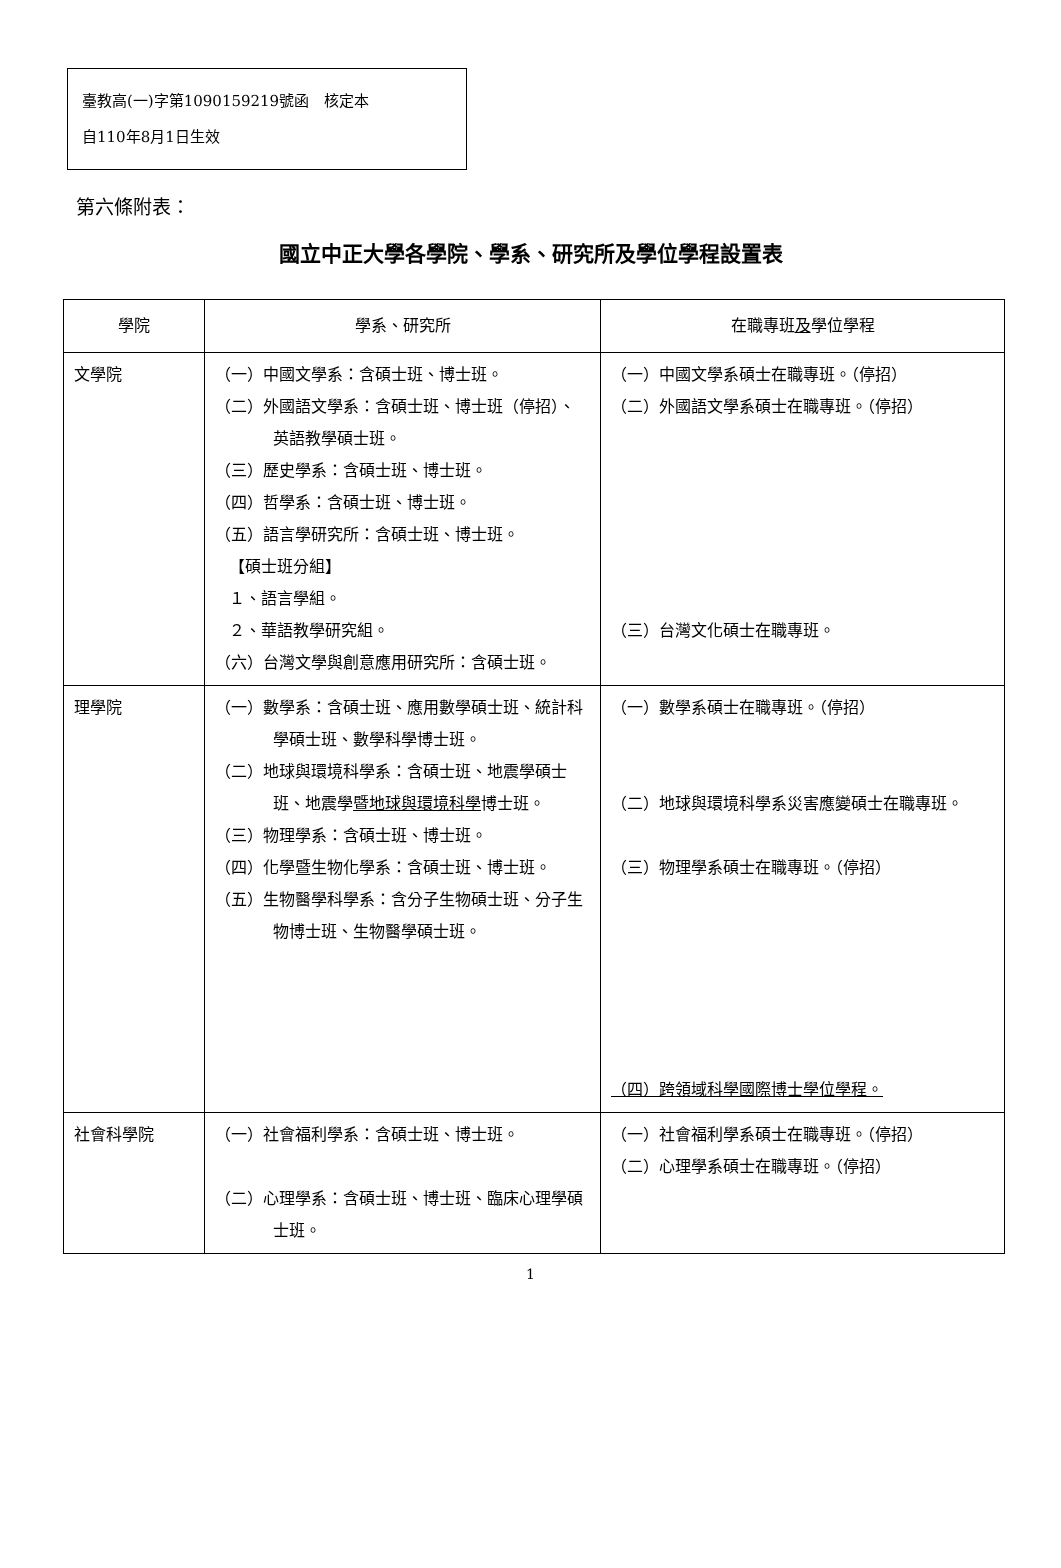臺教高(一)字第1090159219號函　核定本
自110年8月1日生效
第六條附表：
國立中正大學各學院、學系、研究所及學位學程設置表
| 學院 | 學系、研究所 | 在職專班 及 學位學程 |
| --- | --- | --- |
| 文學院 | （一）中國文學系：含碩士班、博士班。 （二）外國語文學系：含碩士班、博士班（停招）、英語教學碩士班。 （三）歷史學系：含碩士班、博士班。 （四）哲學系：含碩士班、博士班。 （五）語言學研究所：含碩士班、博士班。 【碩士班分組】 １、語言學組。 ２、華語教學研究組。 （六）台灣文學與創意應用研究所：含碩士班。 | （一）中國文學系碩士在職專班。（停招） （二）外國語文學系碩士在職專班。（停招） （三）台灣文化碩士在職專班。 |
| 理學院 | （一）數學系：含碩士班、應用數學碩士班、統計科學碩士班、數學科學博士班。 （二）地球與環境科學系：含碩士班、地震學碩士班、地震學 暨地球與環境科學 博士班。 （三）物理學系：含碩士班、博士班。 （四）化學暨生物化學系：含碩士班、博士班。 （五）生物醫學科學系：含分子生物碩士班、分子生物博士班、生物醫學碩士班。 | （一）數學系碩士在職專班。（停招） （二）地球與環境科學系災害應變碩士在職專班。 （三）物理學系碩士在職專班。（停招） （四）跨領域科學國際博士學位學程。 |
| 社會科學院 | （一）社會福利學系：含碩士班、博士班。 （二）心理學系：含碩士班、博士班、臨床心理學碩士班。 | （一）社會福利學系碩士在職專班。（停招） （二）心理學系碩士在職專班。（停招） |
1